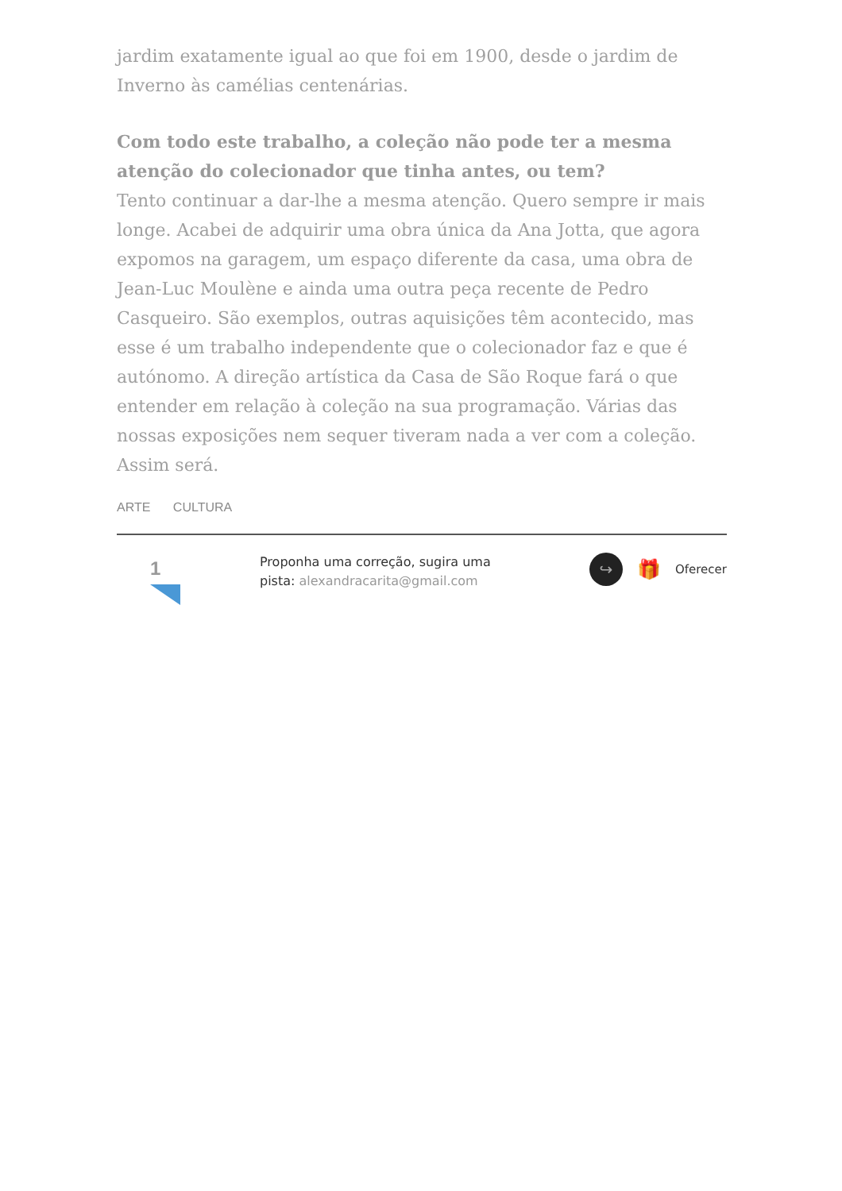jardim exatamente igual ao que foi em 1900, desde o jardim de Inverno às camélias centenárias.
Com todo este trabalho, a coleção não pode ter a mesma atenção do colecionador que tinha antes, ou tem?
Tento continuar a dar-lhe a mesma atenção. Quero sempre ir mais longe. Acabei de adquirir uma obra única da Ana Jotta, que agora expomos na garagem, um espaço diferente da casa, uma obra de Jean-Luc Moulène e ainda uma outra peça recente de Pedro Casqueiro. São exemplos, outras aquisições têm acontecido, mas esse é um trabalho independente que o colecionador faz e que é autónomo. A direção artística da Casa de São Roque fará o que entender em relação à coleção na sua programação. Várias das nossas exposições nem sequer tiveram nada a ver com a coleção. Assim será.
ARTE CULTURA
1
Proponha uma correção, sugira uma pista: alexandracarita@gmail.com
↪
🎁 Oferecer